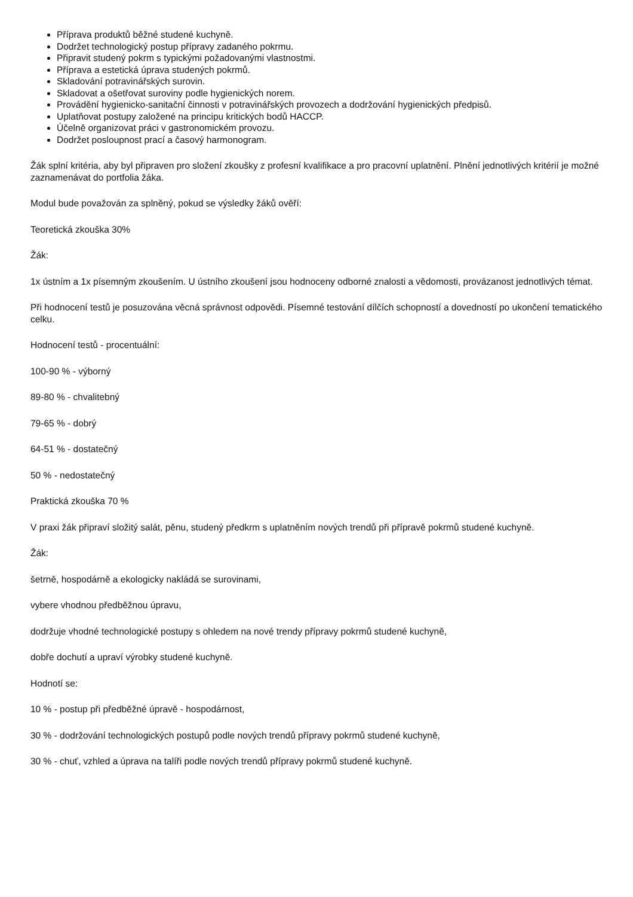Příprava produktů běžné studené kuchyně.
Dodržet technologický postup přípravy zadaného pokrmu.
Připravit studený pokrm s typickými požadovanými vlastnostmi.
Příprava a estetická úprava studených pokrmů.
Skladování potravinářských surovin.
Skladovat a ošetřovat suroviny podle hygienických norem.
Provádění hygienicko-sanitační činnosti v potravinářských provozech a dodržování hygienických předpisů.
Uplatňovat postupy založené na principu kritických bodů HACCP.
Účelně organizovat práci v gastronomickém provozu.
Dodržet posloupnost prací a časový harmonogram.
Žák splní kritéria, aby byl připraven pro složení zkoušky z profesní kvalifikace a pro pracovní uplatnění. Plnění jednotlivých kritérií je možné zaznamenávat do portfolia žáka.
Modul bude považován za splněný, pokud se výsledky žáků ověří:
Teoretická zkouška 30%
Žák:
1x ústním a 1x písemným zkoušením. U ústního zkoušení jsou hodnoceny odborné znalosti a vědomosti, provázanost jednotlivých témat.
Při hodnocení testů je posuzována věcná správnost odpovědi. Písemné testování dílčích schopností a dovedností po ukončení tematického celku.
Hodnocení testů - procentuální:
100-90 % - výborný
89-80 % - chvalitebný
79-65 % - dobrý
64-51 % - dostatečný
50 % - nedostatečný
Praktická zkouška 70 %
V praxi žák připraví složitý salát, pěnu, studený předkrm s uplatněním nových trendů při přípravě pokrmů studené kuchyně.
Žák:
šetrně, hospodárně a ekologicky nakládá se surovinami,
vybere vhodnou předběžnou úpravu,
dodržuje vhodné technologické postupy s ohledem na nové trendy přípravy pokrmů studené kuchyně,
dobře dochutí a upraví výrobky studené kuchyně.
Hodnotí se:
10 % - postup při předběžné úpravě - hospodárnost,
30 % - dodržování technologických postupů podle nových trendů přípravy pokrmů studené kuchyně,
30 % - chuť, vzhled a úprava na talíři podle nových trendů přípravy pokrmů studené kuchyně.